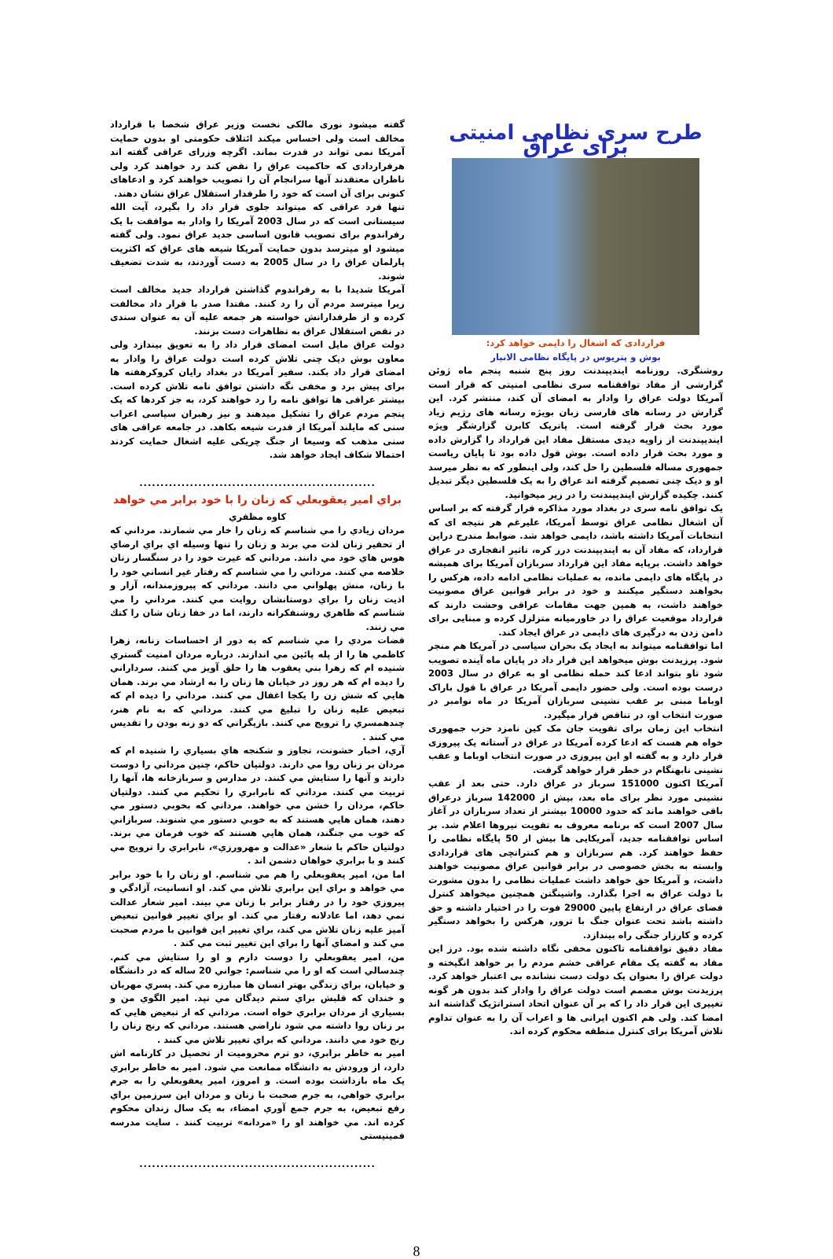طرح سری نظامی امنیتی برای عراق
قراردادی که اشغال را دایمی خواهد کرد:
بوش و پتریوس در پایگاه نظامی الانبار
روشنگری. روزنامه ایندیپندنت روز پنج شنبه پنجم ماه ژوئن گزارشی از مفاد توافقنامه سری نظامی امنیتی که قرار است آمریکا دولت عراق را وادار به امضای آن کند، منتشر کرد. این گزارش در رسانه های فارسی زبان بویژه رسانه های رژیم زیاد مورد بحث قرار گرفته است. پاتریک کابرن گزارشگر ویژه ایندیپندنت از زاویه دیدی مستقل مفاد این قرارداد را گزارش داده و مورد بحث قرار داده است. بوش قول داده بود تا پایان ریاست جمهوری مساله فلسطین را حل کند، ولی اینطور که به نظر میرسد او و دیک چنی تصمیم گرفته اند عراق را به یک فلسطین دیگر تبدیل کنند. چکیده گزارش ایندیپندنت را در زیر میخوانید.
یک توافق نامه سری در بغداد مورد مذاکره قرار گرفته که بر اساس آن اشغال نظامی عراق توسط آمریکا، علیرغم هر نتیجه ای که انتخابات آمریکا داشته باشد، دایمی خواهد شد. ضوابط مندرج دراین قرارداد، که مفاد آن به ایندیپندنت درز کره، تاثیر انفجاری در عراق خواهد داشت. برپایه مفاد این قرارداد سربازان آمریکا برای همیشه در پایگاه های دایمی مانده، به عملیات نظامی ادامه داده، هرکس را بخواهند دستگیر میکنند و خود در برابر قوانین عراق مصونیت خواهند داشت، به همین جهت مقامات عراقی وحشت دارند که قرارداد موقعیت عراق را در خاورمیانه متزلزل کرده و مبنایی برای دامن زدن به درگیری های دایمی در عراق ایجاد کند.
اما توافقنامه میتواند به ایجاد یک بحران سیاسی در آمریکا هم منجر شود. پرزیدنت بوش میخواهد این قرار داد در پایان ماه آینده تصویب شود تاو بتواند ادعا کند حمله نظامی او به عراق در سال 2003 درست بوده است. ولی حضور دایمی آمریکا در عراق با قول باراک اوباما مبنی بر عقب نشینی سربازان آمریکا در ماه نوامبر در صورت انتخاب او، در تناقض قرار میگیرد.
انتخاب این زمان برای تقویت جان مک کین نامزد حزب جمهوری خواه هم هست که ادعا کرده آمریکا در عراق در آستانه یک پیروزی قرار دارد و به گفته او این پیروزی در صورت انتخاب اوباما و عقب نشینی نابهنگام در خطر قرار خواهد گرفت.
آمریکا اکنون 151000 سرباز در عراق دارد. حتی بعد از عقب نشینی مورد نظر برای ماه بعد، بیش از 142000 سرباز درعراق باقی خواهند ماند که حدود 10000 بیشتر از تعداد سربازان در آغاز سال 2007 است که برنامه معروف به تقویت نیروها اعلام شد. بر اساس توافقنامه جدید، آمریکایی ها بیش از 50 پایگاه نظامی را حفظ خواهند کرد. هم سربازان و هم کنتراتچی های قراردادی وابسته به بخش خصوصی در برابر قوانین عراق مصونیت خواهند داشت، و آمریکا حق خواهد داشت عملیات نظامی را بدون مشورت با دولت عراق به اجرا بگذارد. واشینگتن همچنین میخواهد کنترل فضای عراق در ارتفاع پایین 29000 فوت را در اختیار داشته و حق داشته باشد تحت عنوان جنگ با ترور, هرکس را بخواهد دستگیر کرده و کارزار جنگی راه بیندازد.
مفاد دقیق توافقنامه تاکنون مخفی نگاه داشته شده بود. درز این مفاد به گفته یک مقام عراقی خشم مردم را بر خواهد انگیخته و دولت عراق را بعنوان یک دولت دست نشانده بی اعتبار خواهد کرد. پرزیدنت بوش مصمم است دولت عراق را وادار کند بدون هر گونه تغییری این قرار داد را که بر آن عنوان اتحاد استراتژیک گذاشته اند امضا کند. ولی هم اکنون ایرانی ها و اعراب آن را به عنوان تداوم تلاش آمریکا برای کنترل منطقه محکوم کرده اند.
گفته میشود نوری مالکی نخست وزیر عراق شخصا با قرارداد مخالف است ولی احساس میکند ائتلاف حکومتی او بدون حمایت آمریکا نمی تواند در قدرت بماند. اگرچه وزرای عراقی گفته اند هرقراردادی که حاکمیت عراق را نقض کند رد خواهند کرد ولی ناظران معتقدند آنها سرانجام آن را تصویب خواهند کرد و ادعاهای کنونی برای آن است که خود را طرفدار استقلال عراق نشان دهند.
تنها فرد عراقی که میتواند جلوی قرار داد را بگیرد، آیت الله سیستانی است که در سال 2003 آمریکا را وادار به موافقت با یک رفراندوم برای تصویب قانون اساسی جدید عراق نمود. ولی گفته میشود او میترسد بدون حمایت آمریکا شیعه های عراق که اکثریت پارلمان عراق را در سال 2005 به دست آوردند، به شدت تضعیف شوند.
آمریکا شدیدا با به رفراندوم گذاشتن قرارداد جدید مخالف است زیرا میترسد مردم آن را رد کنند. مقتدا صدر با قرار داد مخالفت کرده و از طرفدارانش خواسته هر جمعه علیه آن به عنوان سندی در نقض استقلال عراق به تظاهرات دست بزنند.
دولت عراق مایل است امضای قرار داد را به تعویق بیندازد ولی معاون بوش دیک چنی تلاش کرده است دولت عراق را وادار به امضای قرار داد بکند. سفیر آمریکا در بغداد رایان کروکرهفته ها برای پیش برد و مخفی نگه داشتن توافق نامه تلاش کرده است. بیشتر عراقی ها توافق نامه را رد خواهند کرد، به جز کردها که یک پنجم مردم عراق را تشکیل میدهند و نیز رهبران سیاسی اعراب سنی که مایلند آمریکا از قدرت شیعه بکاهد. در جامعه عراقی های سنی مذهب که وسیعا از جنگ چریکی علیه اشغال حمایت کردند احتمالا شکاف ایجاد خواهد شد.
........................................................
براي امير يعقوبعلي كه زنان را با خود برابر مي خواهد
كاوه مظفري
مردان زيادي را مي شناسم كه زنان را خار مي شمارند. مرداني كه از تحقير زنان لذت مي برند و زنان را تنها وسيله اي براي ارضاي هوس هاي خود مي دانند. مرداني كه غيرت خود را در سنگسار زنان خلاصه مي كنند. مرداني را مي شناسم كه رفتار غير انساني خود را با زنان، منش پهلواني مي دانند. مرداني كه پيروزمندانه، آزار و اذيت زنان را براي دوستانشان روايت مي كنند. مرداني را مي شناسم كه ظاهري روشنفكرانه دارند، اما در خفا زنان شان را كتك مي زنند.
قضات مردي را مي شناسم كه به دور از احساسات زنانه، زهرا كاظمي ها را از پله پائين مي اندازند. درباره مردان امنيت گستري شنيده ام كه زهرا بني يعقوب ها را حلق آويز مي كنند. سرداراني را ديده ام كه هر روز در خيابان ها زنان را به ارشاد مي برند. همان هايي كه شش زن را يكجا اغفال مي كنند. مرداني را ديده ام كه تبعيض عليه زنان را تبليغ مي كنند. مرداني كه به نام هنر، چندهمسري را ترويج مي كنند. بازيگراني كه دو زنه بودن را تقديس مي كنند .
آري، اخبار خشونت، تجاوز و شكنجه هاي بسياري را شنيده ام كه مردان بر زنان روا مي دارند. دولتيان حاكم، چنين مرداني را دوست دارند و آنها را ستايش مي كنند. در مدارس و سربازخانه ها، آنها را تربيت مي كنند. مرداني كه نابرابري را تحكيم مي كنند. دولتيان حاكم، مردان را خشن مي خواهند. مرداني كه بخوبي دستور مي دهند، همان هايي هستند كه به خوبي دستور مي شنوند. سربازاني كه خوب مي جنگند، همان هايي هستند كه خوب فرمان مي برند. دولتيان حاكم با شعار «عدالت و مهرورزي»، نابرابري را ترويج مي كنند و با برابري خواهان دشمن اند .
اما من، امير يعقوبعلي را هم مي شناسم. او زنان را با خود برابر مي خواهد و براي اين برابري تلاش مي كند. او انسانيت، آزادگي و پيروزي خود را در رفتار برابر با زنان مي بيند. امير شعار عدالت نمي دهد، اما عادلانه رفتار مي كند. او براي تغيير قوانين تبعيض آميز عليه زنان تلاش مي كند، براي تغيير اين قوانين با مردم صحبت مي كند و امضاي آنها را براي اين تغيير ثبت مي كند .
من، امير يعقوبعلي را دوست دارم و او را ستايش مي كنم. چندسالي است كه او را مي شناسم: جواني 20 ساله كه در دانشگاه و خيابان، براي زندگي بهتر انسان ها مبارزه مي كند. پسري مهربان و خندان كه قلبش براي ستم ديدگان مي تپد. امير الگوي من و بسياري از مردان برابري خواه است. مرداني كه از تبعيض هايي كه بر زنان روا داشته مي شود ناراضي هستند. مرداني كه رنج زنان را رنج خود مي دانند. مرداني كه براي تغيير تلاش مي كنند .
امير به خاطر برابري، دو ترم محروميت از تحصيل در كارنامه اش دارد، از ورودش به دانشگاه ممانعت مي شود. امير به خاطر برابري يک ماه بازداشت بوده است. و امروز، امير يعقوبعلي را به جرم برابري خواهي، به جرم صحبت با زنان و مردان اين سرزمين براي رفع تبعيض، به جرم جمع آوري امضاء، به يک سال زندان محكوم كرده اند. مي خواهند او را «مردانه» تربيت كنند . سایت مدرسه فمینیستی
........................................................
8